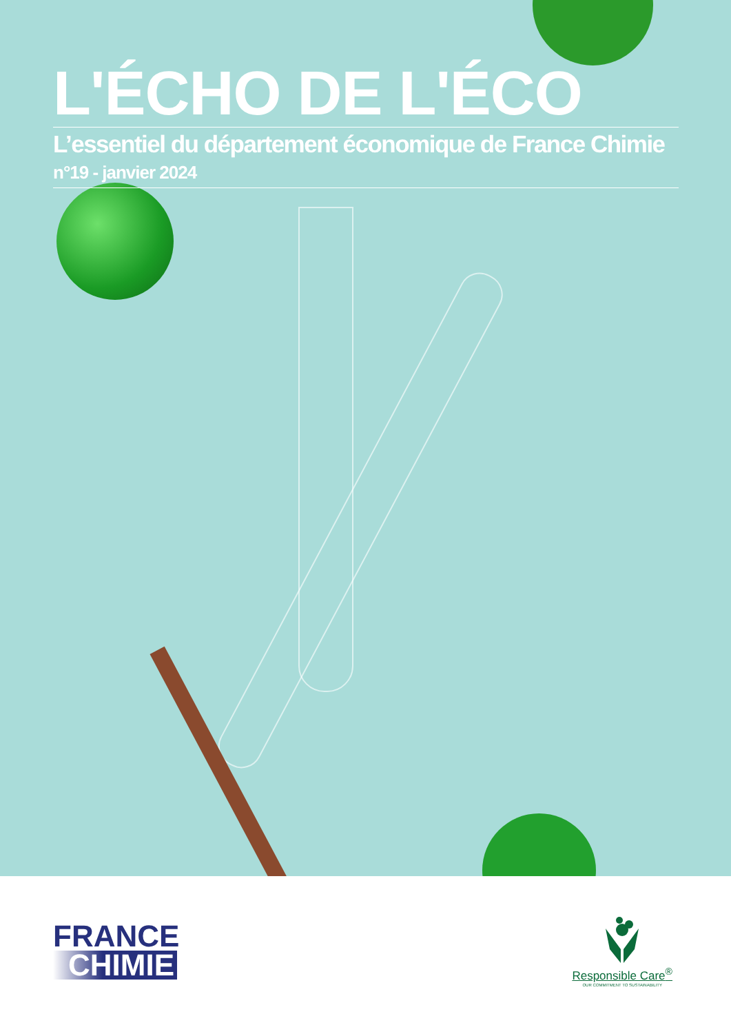L'ÉCHO DE L'ÉCO
L’essentiel du département économique de France Chimie
n°19 - janvier 2024
FRANCE
CHIMIE
Responsible Care<sup>®</sup>
OUR COMMITMENT TO SUSTAINABILITY